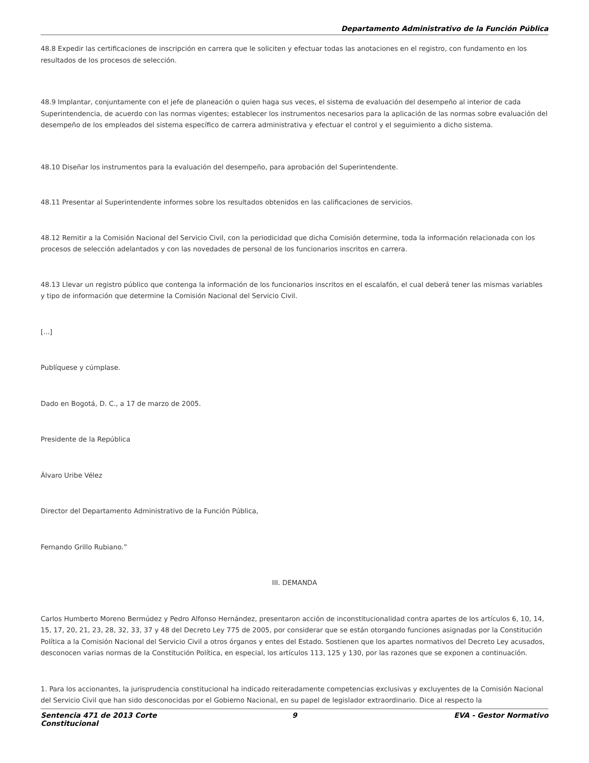Departamento Administrativo de la Función Pública
48.8 Expedir las certificaciones de inscripción en carrera que le soliciten y efectuar todas las anotaciones en el registro, con fundamento en los resultados de los procesos de selección.
48.9 Implantar, conjuntamente con el jefe de planeación o quien haga sus veces, el sistema de evaluación del desempeño al interior de cada Superintendencia, de acuerdo con las normas vigentes; establecer los instrumentos necesarios para la aplicación de las normas sobre evaluación del desempeño de los empleados del sistema específico de carrera administrativa y efectuar el control y el seguimiento a dicho sistema.
48.10 Diseñar los instrumentos para la evaluación del desempeño, para aprobación del Superintendente.
48.11 Presentar al Superintendente informes sobre los resultados obtenidos en las calificaciones de servicios.
48.12 Remitir a la Comisión Nacional del Servicio Civil, con la periodicidad que dicha Comisión determine, toda la información relacionada con los procesos de selección adelantados y con las novedades de personal de los funcionarios inscritos en carrera.
48.13 Llevar un registro público que contenga la información de los funcionarios inscritos en el escalafón, el cual deberá tener las mismas variables y tipo de información que determine la Comisión Nacional del Servicio Civil.
[...]
Publíquese y cúmplase.
Dado en Bogotá, D. C., a 17 de marzo de 2005.
Presidente de la República
Álvaro Uribe Vélez
Director del Departamento Administrativo de la Función Pública,
Fernando Grillo Rubiano.”
III. DEMANDA
Carlos Humberto Moreno Bermúdez y Pedro Alfonso Hernández, presentaron acción de inconstitucionalidad contra apartes de los artículos 6, 10, 14, 15, 17, 20, 21, 23, 28, 32, 33, 37 y 48 del Decreto Ley 775 de 2005, por considerar que se están otorgando funciones asignadas por la Constitución Política a la Comisión Nacional del Servicio Civil a otros órganos y entes del Estado. Sostienen que los apartes normativos del Decreto Ley acusados, desconocen varias normas de la Constitución Política, en especial, los artículos 113, 125 y 130, por las razones que se exponen a continuación.
1. Para los accionantes, la jurisprudencia constitucional ha indicado reiteradamente competencias exclusivas y excluyentes de la Comisión Nacional del Servicio Civil que han sido desconocidas por el Gobierno Nacional, en su papel de legislador extraordinario. Dice al respecto la
Sentencia 471 de 2013 Corte Constitucional
9 EVA - Gestor Normativo